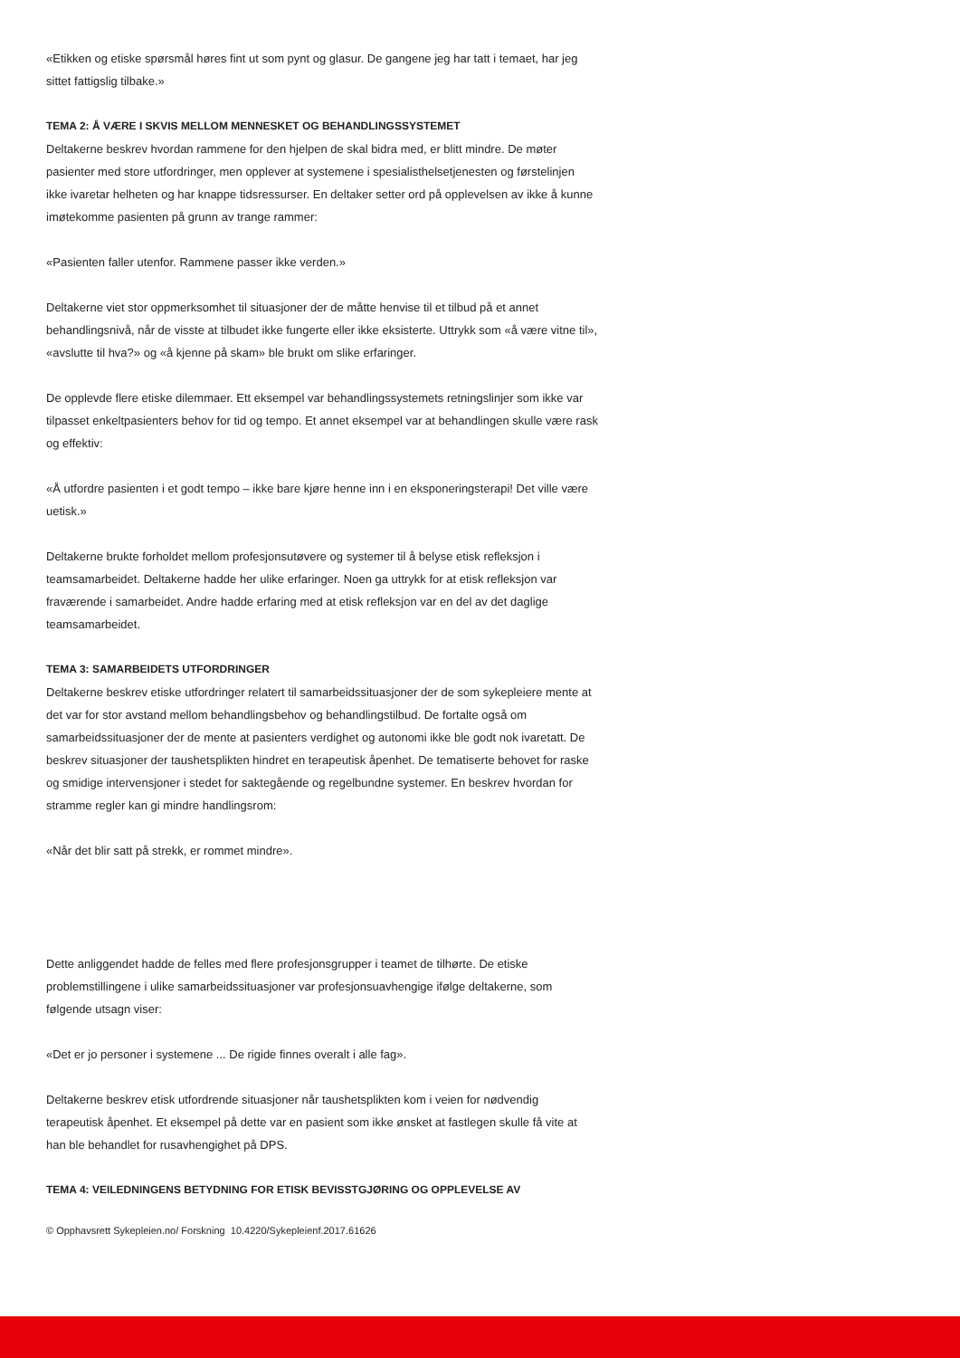«Etikken og etiske spørsmål høres fint ut som pynt og glasur. De gangene jeg har tatt i temaet, har jeg sittet fattigslig tilbake.»
TEMA 2: Å VÆRE I SKVIS MELLOM MENNESKET OG BEHANDLINGSSYSTEMET
Deltakerne beskrev hvordan rammene for den hjelpen de skal bidra med, er blitt mindre. De møter pasienter med store utfordringer, men opplever at systemene i spesialisthelsetjenesten og førstelinjen ikke ivaretar helheten og har knappe tidsressurser. En deltaker setter ord på opplevelsen av ikke å kunne imøtekomme pasienten på grunn av trange rammer:
«Pasienten faller utenfor. Rammene passer ikke verden.»
Deltakerne viet stor oppmerksomhet til situasjoner der de måtte henvise til et tilbud på et annet behandlingsnivå, når de visste at tilbudet ikke fungerte eller ikke eksisterte. Uttrykk som «å være vitne til», «avslutte til hva?» og «å kjenne på skam» ble brukt om slike erfaringer.
De opplevde flere etiske dilemmaer. Ett eksempel var behandlingssystemets retningslinjer som ikke var tilpasset enkeltpasienters behov for tid og tempo. Et annet eksempel var at behandlingen skulle være rask og effektiv:
«Å utfordre pasienten i et godt tempo – ikke bare kjøre henne inn i en eksponeringsterapi! Det ville være uetisk.»
Deltakerne brukte forholdet mellom profesjonsutøvere og systemer til å belyse etisk refleksjon i teamsamarbeidet. Deltakerne hadde her ulike erfaringer. Noen ga uttrykk for at etisk refleksjon var fraværende i samarbeidet. Andre hadde erfaring med at etisk refleksjon var en del av det daglige teamsamarbeidet.
TEMA 3: SAMARBEIDETS UTFORDRINGER
Deltakerne beskrev etiske utfordringer relatert til samarbeidssituasjoner der de som sykepleiere mente at det var for stor avstand mellom behandlingsbehov og behandlingstilbud. De fortalte også om samarbeidssituasjoner der de mente at pasienters verdighet og autonomi ikke ble godt nok ivaretatt. De beskrev situasjoner der taushetsplikten hindret en terapeutisk åpenhet. De tematiserte behovet for raske og smidige intervensjoner i stedet for saktegående og regelbundne systemer. En beskrev hvordan for stramme regler kan gi mindre handlingsrom:
«Når det blir satt på strekk, er rommet mindre».
Dette anliggendet hadde de felles med flere profesjonsgrupper i teamet de tilhørte. De etiske problemstillingene i ulike samarbeidssituasjoner var profesjonsuavhengige ifølge deltakerne, som følgende utsagn viser:
«Det er jo personer i systemene ... De rigide finnes overalt i alle fag».
Deltakerne beskrev etisk utfordrende situasjoner når taushetsplikten kom i veien for nødvendig terapeutisk åpenhet. Et eksempel på dette var en pasient som ikke ønsket at fastlegen skulle få vite at han ble behandlet for rusavhengighet på DPS.
TEMA 4: VEILEDNINGENS BETYDNING FOR ETISK BEVISSTGJØRING OG OPPLEVELSE AV
© Opphavsrett Sykepleien.no/ Forskning 10.4220/Sykepleienf.2017.61626